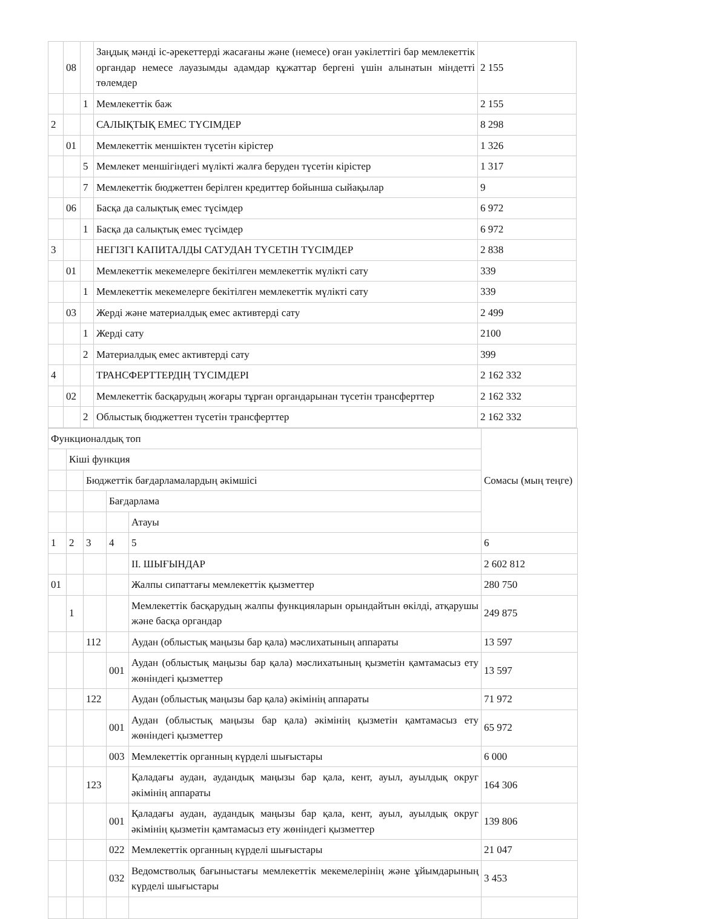| | 08 | | Заңдық мәнді іс-әрекеттерді жасағаны және (немесе) оған уәкілеттігі бар мемлекеттік органдар немесе лауазымды адамдар құжаттар бергені үшін алынатын міндетті төлемдер | 2 155 |
| | | 1 | Мемлекеттік баж | 2 155 |
| 2 | | | САЛЫҚТЫҚ ЕМЕС ТҮСІМДЕР | 8 298 |
| | 01 | | Мемлекеттік меншіктен түсетін кірістер | 1 326 |
| | | 5 | Мемлекет меншігіндегі мүлікті жалға беруден түсетін кірістер | 1 317 |
| | | 7 | Мемлекеттік бюджеттен берілген кредиттер бойынша сыйақылар | 9 |
| | 06 | | Басқа да салықтық емес түсімдер | 6 972 |
| | | 1 | Басқа да салықтық емес түсімдер | 6 972 |
| 3 | | | НЕГІЗГІ КАПИТАЛДЫ САТУДАН ТҮСЕТІН ТҮСІМДЕР | 2 838 |
| | 01 | | Мемлекеттік мекемелерге бекітілген мемлекеттік мүлікті сату | 339 |
| | | 1 | Мемлекеттік мекемелерге бекітілген мемлекеттік мүлікті сату | 339 |
| | 03 | | Жерді және материалдық емес активтерді сату | 2 499 |
| | | 1 | Жерді сату | 2100 |
| | | 2 | Материалдық емес активтерді сату | 399 |
| 4 | | | ТРАНСФЕРТТЕРДІҢ ТҮСІМДЕРІ | 2 162 332 |
| | 02 | | Мемлекеттік басқарудың жоғары тұрған органдарынан түсетін трансферттер | 2 162 332 |
| | | 2 | Облыстық бюджеттен түсетін трансферттер | 2 162 332 |
| Функционалдық топ | | | | | Сомасы (мың теңге) |
| | Кіші функция | | | | |
| | | Бюджеттік бағдарламалардың әкімшісі | | | |
| | | | Бағдарлама | | |
| | | | | Атауы | |
| 1 | 2 | 3 | 4 | 5 | 6 |
| | | | | II. ШЫҒЫНДАР | 2 602 812 |
| 01 | | | | Жалпы сипаттағы мемлекеттік қызметтер | 280 750 |
| | 1 | | | Мемлекеттік басқарудың жалпы функцияларын орындайтын өкілді, атқарушы және басқа органдар | 249 875 |
| | | 112 | | Аудан (облыстық маңызы бар қала) мәслихатының аппараты | 13 597 |
| | | | 001 | Аудан (облыстық маңызы бар қала) мәслихатының қызметін қамтамасыз ету жөніндегі қызметтер | 13 597 |
| | | 122 | | Аудан (облыстық маңызы бар қала) әкімінің аппараты | 71 972 |
| | | | 001 | Аудан (облыстық маңызы бар қала) әкімінің қызметін қамтамасыз ету жөніндегі қызметтер | 65 972 |
| | | | 003 | Мемлекеттік органның күрделі шығыстары | 6 000 |
| | | 123 | | Қаладағы аудан, аудандық маңызы бар қала, кент, ауыл, ауылдық округ әкімінің аппараты | 164 306 |
| | | | 001 | Қаладағы аудан, аудандық маңызы бар қала, кент, ауыл, ауылдық округ әкімінің қызметін қамтамасыз ету жөніндегі қызметтер | 139 806 |
| | | | 022 | Мемлекеттік органның күрделі шығыстары | 21 047 |
| | | | 032 | Ведомстволық бағыныстағы мемлекеттік мекемелерінің және ұйымдарының күрделі шығыстары | 3 453 |